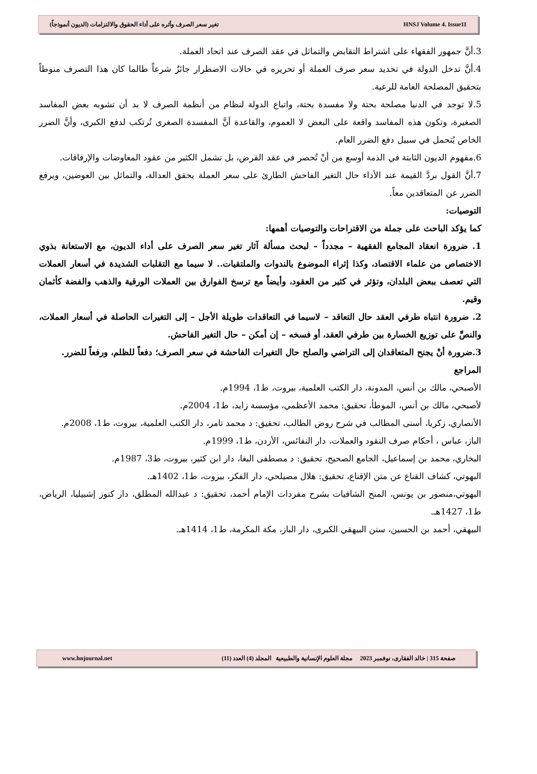تغير سعر الصرف وأثره على أداء الحقوق والالتزامات (الديون أنموذجاً) HNSJ Volume 4. Issue11
3.أنَّ جمهور الفقهاء على اشتراط التقابض والتماثل في عقد الصرف عند اتحاد العملة.
4.أنَّ تدخل الدولة في تحديد سعر صرف العملة أو تحريره في حالات الاضطرار جائزٌ شرعاً طالما كان هذا التصرف منوطاً بتحقيق المصلحة العامة للرعية.
5.لا توجد في الدنيا مصلحة بحتة ولا مفسدة بحتة، واتباع الدولة لنظام من أنظمة الصرف لا بد أن تشوبه بعض المفاسد الصغيرة، وتكون هذه المفاسد واقعة على البعض لا العموم، والقاعدة أنَّ المفسدة الصغرى تُرتكب لدفع الكبرى، وأنَّ الضرر الخاص يُتحمل في سبيل دفع الضرر العام.
6.مفهوم الديون الثابتة في الذمة أوسع من أنْ تُحصر في عقد القرض، بل تشمل الكثير من عقود المعاوضات والإرفاقات.
7.أنَّ القول بردَّ القيمة عند الأداء حال التغير الفاحش الطارئ على سعر العملة يحقق العدالة، والتماثل بين العوضين، ويرفع الضرر عن المتعاقدين معاً.
التوصيات:
كما يؤكد الباحث على جملة من الاقتراحات والتوصيات أهمها:
1. ضرورة انعقاد المجامع الفقهية – مجدداً – لبحث مسألة آثار تغير سعر الصرف على أداء الديون، مع الاستعانة بذوي الاختصاص من علماء الاقتصاد، وكذا إثراء الموضوع بالندوات والملتقيات.. لا سيما مع التقلبات الشديدة في أسعار العملات التي تعصف ببعض البلدان، وتؤثر في كثير من العقود، وأيضاً مع ترسخ الفوارق بين العملات الورقية والذهب والفضة كأثمان وقيم.
2. ضرورة انتباه طرفي العقد حال التعاقد – لاسيما في التعاقدات طويلة الأجل – إلى التغيرات الحاصلة في أسعار العملات، والنصِّ على توزيع الخسارة بين طرفي العقد، أو فسخه – إن أمكن – حال التغير الفاحش.
3.ضرورة أنْ يجنح المتعاقدان إلى التراضي والصلح حال التغيرات الفاحشة في سعر الصرف؛ دفعاً للظلم، ورفعاً للضرر.
المراجع
الأصبحي، مالك بن أنس، المدونة، دار الكتب العلمية، بيروت، ط1، 1994م.
لأصبحي، مالك بن أنس، الموطأ، تحقيق: محمد الأعظمي، مؤسسة زايد، ط1، 2004م.
الأنصاري، زكريا، أسنى المطالب في شرح روض الطالب، تحقيق: د محمد تامر، دار الكتب العلمية، بيروت، ط1، 2008م.
الباز، عباس ، أحكام صرف النقود والعملات، دار النفائس، الأردن، ط1، 1999م.
البخاري، محمد بن إسماعيل، الجامع الصحيح، تحقيق: د مصطفى البغا، دار ابن كثير، بيروت، ط3، 1987م.
البهوتي، كشاف القناع عن متن الإقناع، تحقيق: هلال مصيلحي، دار الفكر، بيروت، ط1، 1402هـ.
البهوتي،منصور بن يونس، المنح الشافيات بشرح مفردات الإمام أحمد، تحقيق: د عبدالله المطلق، دار كنوز إشبيليا، الرياض، ط1، 1427هـ.
البيهقي، أحمد بن الحسين، سنن البيهقي الكبرى، دار الباز، مكة المكرمة، ط1، 1414هـ.
صفحة 315 | خالد الفقارى، نوفمبر 2023 مجلة العلوم الإنسانية والطبيعية المجلد (4) العدد (11) www.hnjournal.net